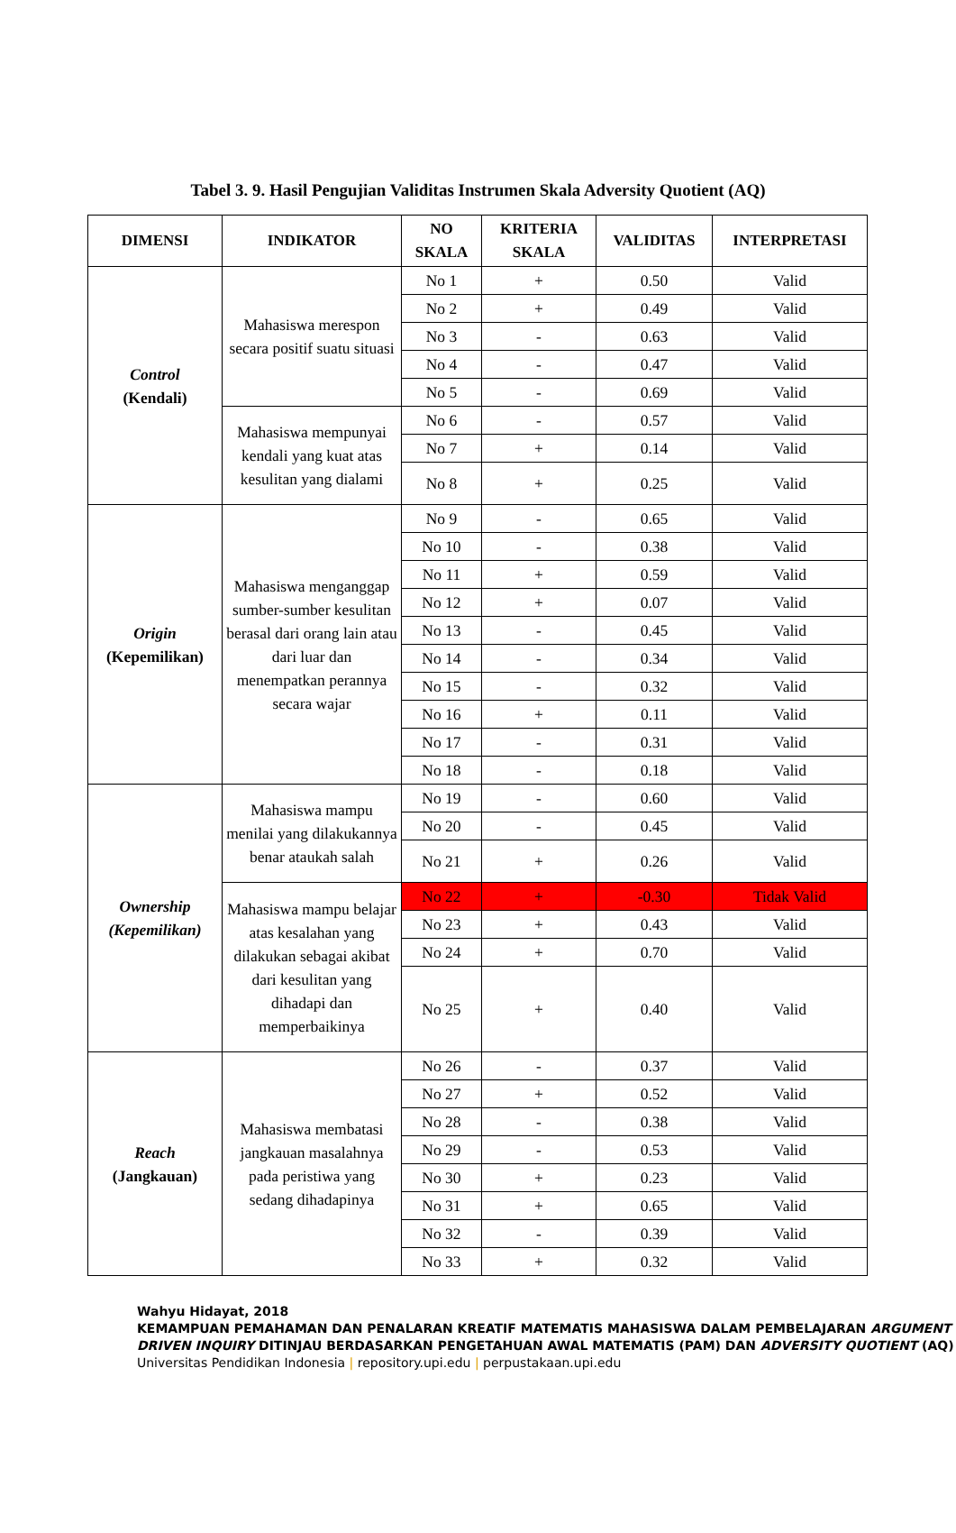Tabel 3. 9. Hasil Pengujian Validitas Instrumen Skala Adversity Quotient (AQ)
| DIMENSI | INDIKATOR | NO SKALA | KRITERIA SKALA | VALIDITAS | INTERPRETASI |
| --- | --- | --- | --- | --- | --- |
| Control (Kendali) | Mahasiswa merespon secara positif suatu situasi | No 1 | + | 0.50 | Valid |
| | | No 2 | + | 0.49 | Valid |
| | | No 3 | - | 0.63 | Valid |
| | | No 4 | - | 0.47 | Valid |
| | | No 5 | - | 0.69 | Valid |
| | Mahasiswa mempunyai kendali yang kuat atas kesulitan yang dialami | No 6 | - | 0.57 | Valid |
| | | No 7 | + | 0.14 | Valid |
| | | No 8 | + | 0.25 | Valid |
| Origin (Kepemilikan) | Mahasiswa menganggap sumber-sumber kesulitan berasal dari orang lain atau dari luar dan menempatkan perannya secara wajar | No 9 | - | 0.65 | Valid |
| | | No 10 | - | 0.38 | Valid |
| | | No 11 | + | 0.59 | Valid |
| | | No 12 | + | 0.07 | Valid |
| | | No 13 | - | 0.45 | Valid |
| | | No 14 | - | 0.34 | Valid |
| | | No 15 | - | 0.32 | Valid |
| | | No 16 | + | 0.11 | Valid |
| | | No 17 | - | 0.31 | Valid |
| | | No 18 | - | 0.18 | Valid |
| Ownership (Kepemilikan) | Mahasiswa mampu menilai yang dilakukannya benar ataukah salah | No 19 | - | 0.60 | Valid |
| | | No 20 | - | 0.45 | Valid |
| | | No 21 | + | 0.26 | Valid |
| | Mahasiswa mampu belajar atas kesalahan yang dilakukan sebagai akibat dari kesulitan yang dihadapi dan memperbaikinya | No 22 | + | -0.30 | Tidak Valid |
| | | No 23 | + | 0.43 | Valid |
| | | No 24 | + | 0.70 | Valid |
| | | No 25 | + | 0.40 | Valid |
| Reach (Jangkauan) | Mahasiswa membatasi jangkauan masalahnya pada peristiwa yang sedang dihadapinya | No 26 | - | 0.37 | Valid |
| | | No 27 | + | 0.52 | Valid |
| | | No 28 | - | 0.38 | Valid |
| | | No 29 | - | 0.53 | Valid |
| | | No 30 | + | 0.23 | Valid |
| | | No 31 | + | 0.65 | Valid |
| | | No 32 | - | 0.39 | Valid |
| | | No 33 | + | 0.32 | Valid |
Wahyu Hidayat, 2018
KEMAMPUAN PEMAHAMAN DAN PENALARAN KREATIF MATEMATIS MAHASISWA DALAM PEMBELAJARAN ARGUMENT DRIVEN INQUIRY DITINJAU BERDASARKAN PENGETAHUAN AWAL MATEMATIS (PAM) DAN ADVERSITY QUOTIENT (AQ)
Universitas Pendidikan Indonesia | repository.upi.edu | perpustakaan.upi.edu